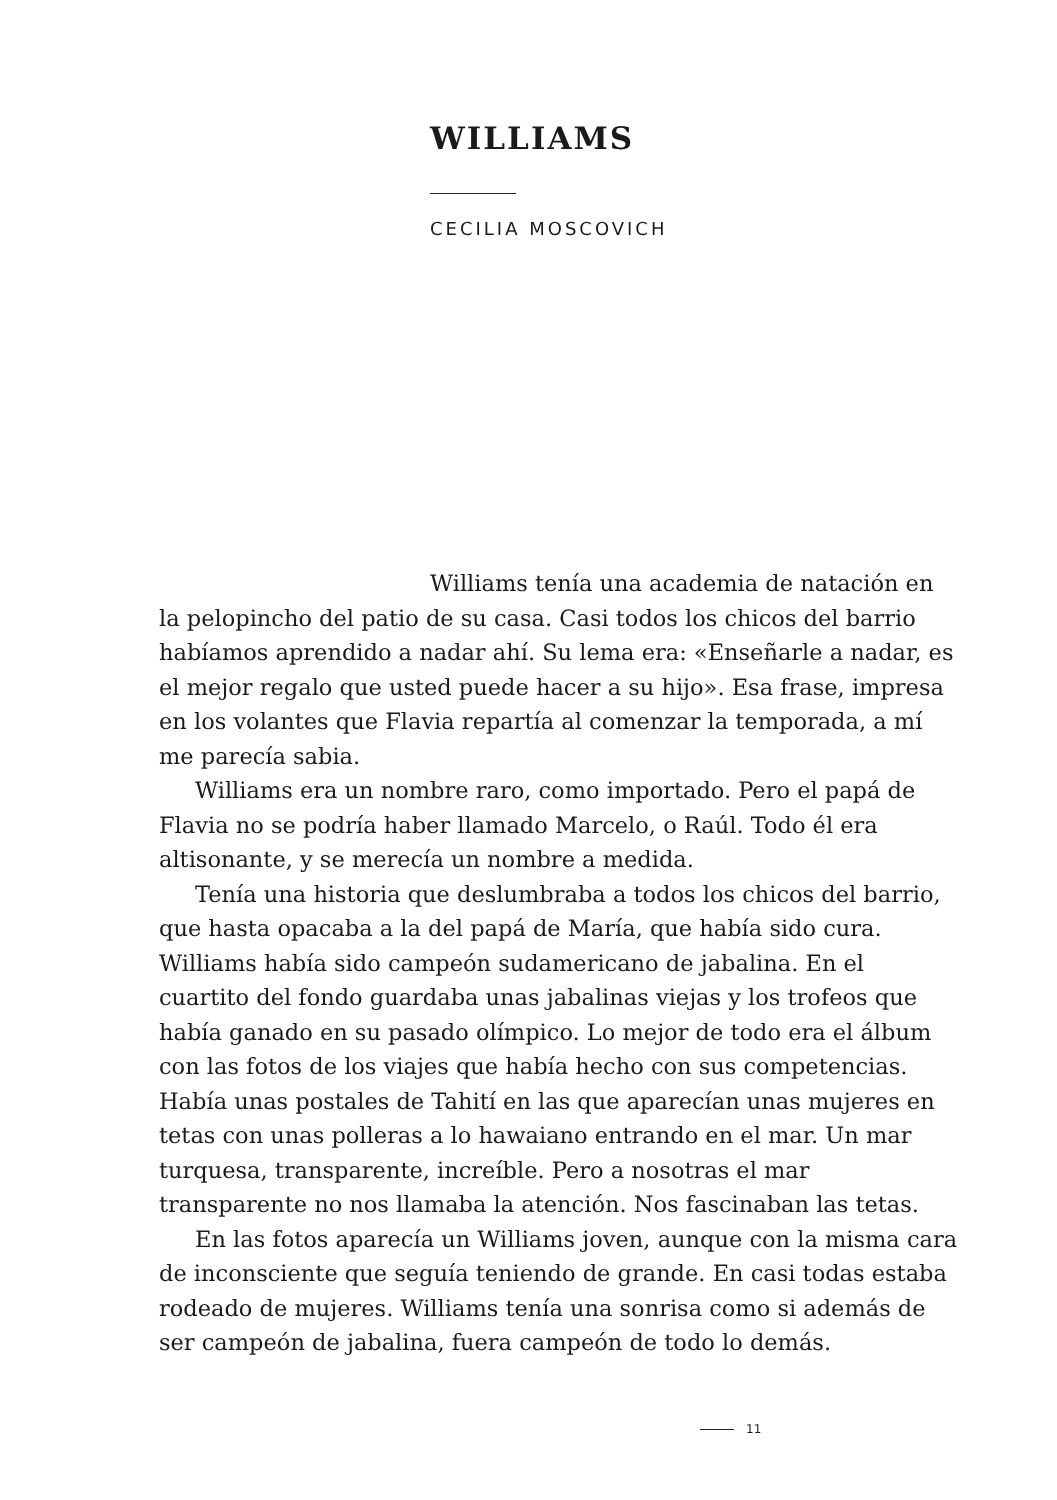WILLIAMS
CECILIA MOSCOVICH
Williams tenía una academia de natación en la pelopincho del patio de su casa. Casi todos los chicos del barrio habíamos aprendido a nadar ahí. Su lema era: «Enseñarle a nadar, es el mejor regalo que usted puede hacer a su hijo». Esa frase, impresa en los volantes que Flavia repartía al comenzar la temporada, a mí me parecía sabia.
Williams era un nombre raro, como importado. Pero el papá de Flavia no se podría haber llamado Marcelo, o Raúl. Todo él era altisonante, y se merecía un nombre a medida.
Tenía una historia que deslumbraba a todos los chicos del barrio, que hasta opacaba a la del papá de María, que había sido cura. Williams había sido campeón sudamericano de jabalina. En el cuartito del fondo guardaba unas jabalinas viejas y los trofeos que había ganado en su pasado olímpico. Lo mejor de todo era el álbum con las fotos de los viajes que había hecho con sus competencias. Había unas postales de Tahití en las que aparecían unas mujeres en tetas con unas polleras a lo hawaiano entrando en el mar. Un mar turquesa, transparente, increíble. Pero a nosotras el mar transparente no nos llamaba la atención. Nos fascinaban las tetas.
En las fotos aparecía un Williams joven, aunque con la misma cara de inconsciente que seguía teniendo de grande. En casi todas estaba rodeado de mujeres. Williams tenía una sonrisa como si además de ser campeón de jabalina, fuera campeón de todo lo demás.
11